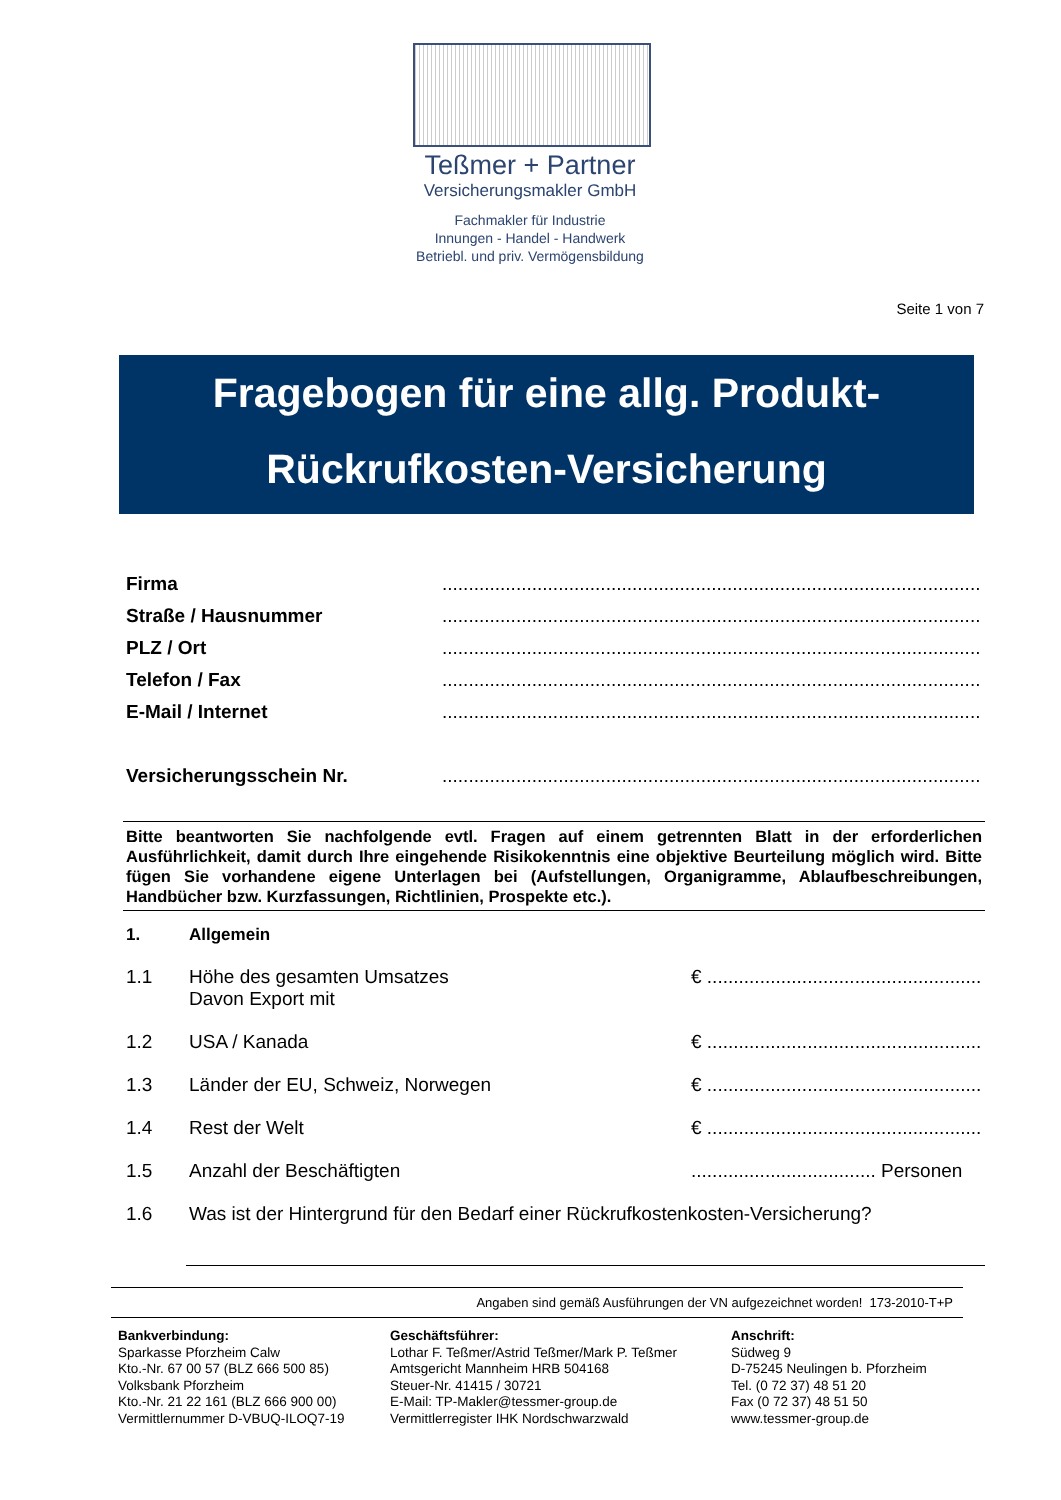Teßmer + Partner
Versicherungsmakler GmbH
Fachmakler für Industrie
Innungen - Handel - Handwerk
Betriebl. und priv. Vermögensbildung
Seite 1 von 7
Fragebogen für eine allg. Produkt-
Rückrufkosten-Versicherung
Firma................................................................................................................
Straße / Hausnummer................................................................................................................
PLZ / Ort................................................................................................................
Telefon / Fax................................................................................................................
E-Mail / Internet................................................................................................................
Versicherungsschein Nr.................................................................................................................
Bitte beantworten Sie nachfolgende evtl. Fragen auf einem getrennten Blatt in der erforderlichen Ausführlichkeit, damit durch Ihre eingehende Risikokenntnis eine objektive Beurteilung möglich wird. Bitte fügen Sie vorhandene eigene Unterlagen bei (Aufstellungen, Organigramme, Ablaufbeschreibungen, Handbücher bzw. Kurzfassungen, Richtlinien, Prospekte etc.).
1. Allgemein
1.1 Höhe des gesamten Umsatzes
Davon Export mit € ................................................................
1.2 USA / Kanada € ................................................................
1.3 Länder der EU, Schweiz, Norwegen € ................................................................
1.4 Rest der Welt € ................................................................
1.5 Anzahl der Beschäftigten................................... Personen
1.6 Was ist der Hintergrund für den Bedarf einer Rückrufkostenkosten-Versicherung?
Angaben sind gemäß Ausführungen der VN aufgezeichnet worden! 173-2010-T+P
Bankverbindung:
Sparkasse Pforzheim Calw
Kto.-Nr. 67 00 57 (BLZ 666 500 85)
Volksbank Pforzheim
Kto.-Nr. 21 22 161 (BLZ 666 900 00)
Vermittlernummer D-VBUQ-ILOQ7-19
Geschäftsführer:
Lothar F. Teßmer/Astrid Teßmer/Mark P. Teßmer
Amtsgericht Mannheim HRB 504168
Steuer-Nr. 41415 / 30721
E-Mail: TP-Makler@tessmer-group.de
Vermittlerregister IHK Nordschwarzwald
Anschrift:
Südweg 9
D-75245 Neulingen b. Pforzheim
Tel. (0 72 37) 48 51 20
Fax (0 72 37) 48 51 50
www.tessmer-group.de